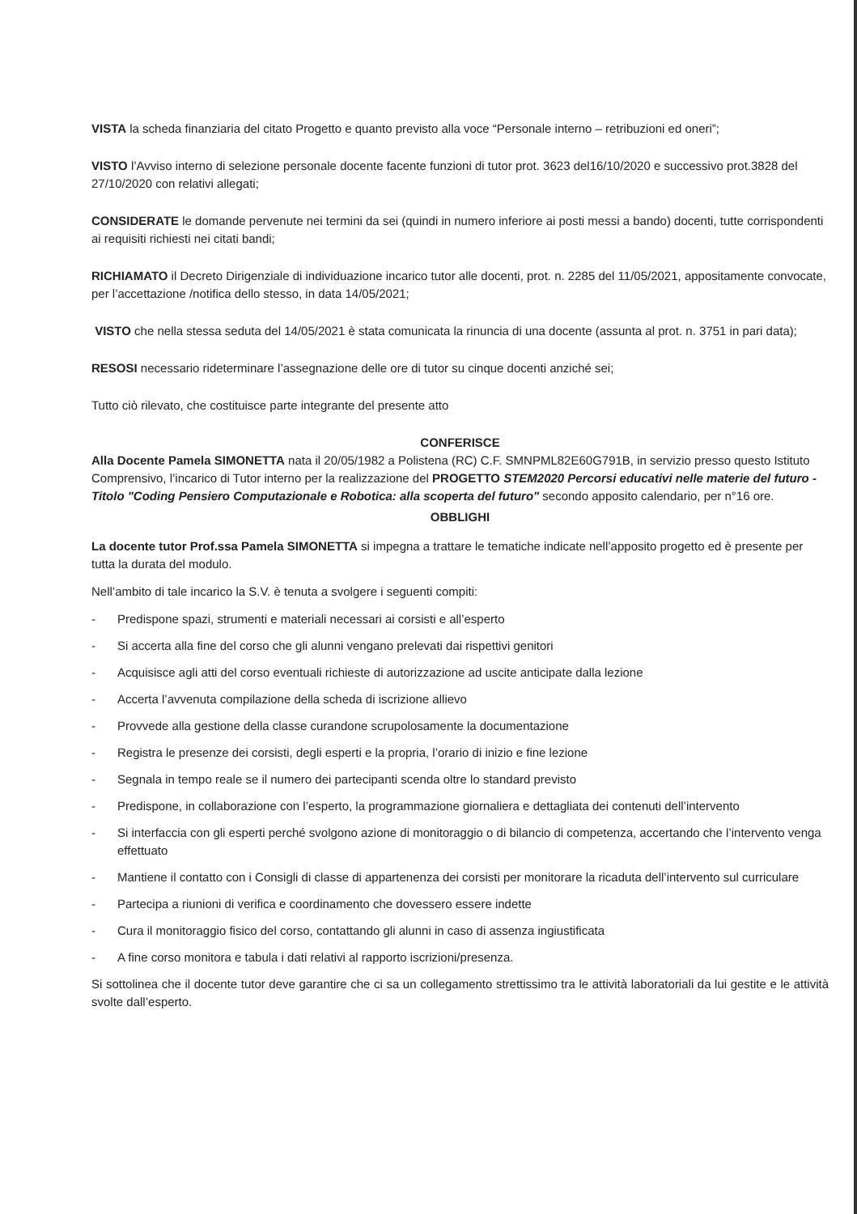VISTA la scheda finanziaria del citato Progetto e quanto previsto alla voce “Personale interno – retribuzioni ed oneri”;
VISTO l’Avviso interno di selezione personale docente facente funzioni di tutor prot. 3623 del16/10/2020 e successivo prot.3828 del 27/10/2020 con relativi allegati;
CONSIDERATE le domande pervenute nei termini da sei (quindi in numero inferiore ai posti messi a bando) docenti, tutte corrispondenti ai requisiti richiesti nei citati bandi;
RICHIAMATO il Decreto Dirigenziale di individuazione incarico tutor alle docenti, prot. n. 2285 del 11/05/2021, appositamente convocate, per l’accettazione /notifica dello stesso, in data 14/05/2021;
VISTO che nella stessa seduta del 14/05/2021 è stata comunicata la rinuncia di una docente (assunta al prot. n. 3751 in pari data);
RESOSI necessario rideterminare l’assegnazione delle ore di tutor su cinque docenti anziché sei;
Tutto ciò rilevato, che costituisce parte integrante del presente atto
CONFERISCE
Alla Docente Pamela SIMONETTA nata il 20/05/1982 a Polistena (RC) C.F. SMNPML82E60G791B, in servizio presso questo Istituto Comprensivo, l’incarico di Tutor interno per la realizzazione del PROGETTO STEM2020 Percorsi educativi nelle materie del futuro - Titolo "Coding Pensiero Computazionale e Robotica: alla scoperta del futuro" secondo apposito calendario, per n°16 ore.
OBBLIGHI
La docente tutor Prof.ssa Pamela SIMONETTA si impegna a trattare le tematiche indicate nell’apposito progetto ed è presente per tutta la durata del modulo.
Nell’ambito di tale incarico la S.V. è tenuta a svolgere i seguenti compiti:
- Predispone spazi, strumenti e materiali necessari ai corsisti e all’esperto
- Si accerta alla fine del corso che gli alunni vengano prelevati dai rispettivi genitori
- Acquisisce agli atti del corso eventuali richieste di autorizzazione ad uscite anticipate dalla lezione
- Accerta l’avvenuta compilazione della scheda di iscrizione allievo
- Provvede alla gestione della classe curandone scrupolosamente la documentazione
- Registra le presenze dei corsisti, degli esperti e la propria, l’orario di inizio e fine lezione
- Segnala in tempo reale se il numero dei partecipanti scenda oltre lo standard previsto
- Predispone, in collaborazione con l’esperto, la programmazione giornaliera e dettagliata dei contenuti dell’intervento
- Si interfaccia con gli esperti perché svolgono azione di monitoraggio o di bilancio di competenza, accertando che l’intervento venga effettuato
- Mantiene il contatto con i Consigli di classe di appartenenza dei corsisti per monitorare la ricaduta dell’intervento sul curriculare
- Partecipa a riunioni di verifica e coordinamento che dovessero essere indette
- Cura il monitoraggio fisico del corso, contattando gli alunni in caso di assenza ingiustificata
- A fine corso monitora e tabula i dati relativi al rapporto iscrizioni/presenza.
Si sottolinea che il docente tutor deve garantire che ci sa un collegamento strettissimo tra le attività laboratoriali da lui gestite e le attività svolte dall’esperto.